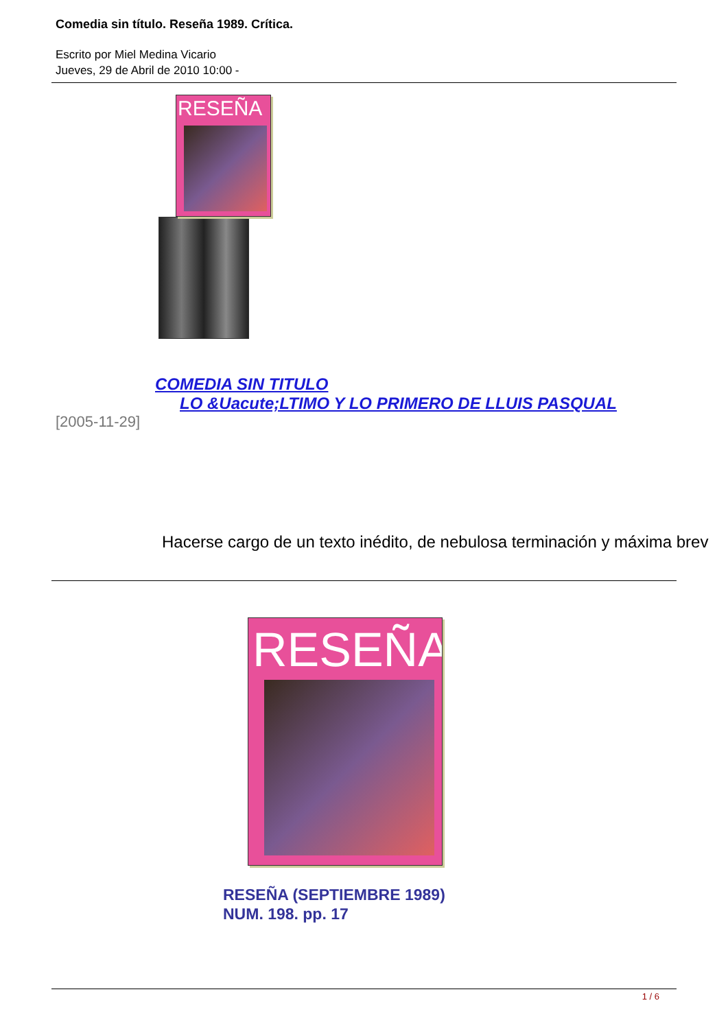Comedia sin título. Reseña 1989. Crítica.
Escrito por Miel Medina Vicario
Jueves, 29 de Abril de 2010 10:00 -
RESEÑA
COMEDIA SIN TITULO
LO &Uacute;LTIMO Y LO PRIMERO DE LLUIS PASQUAL
[2005-11-29]
Hacerse cargo de un texto inédito, de nebulosa terminación y máxima brev
RESEÑA
RESEÑA (SEPTIEMBRE 1989)
NUM. 198. pp. 17
1 / 6